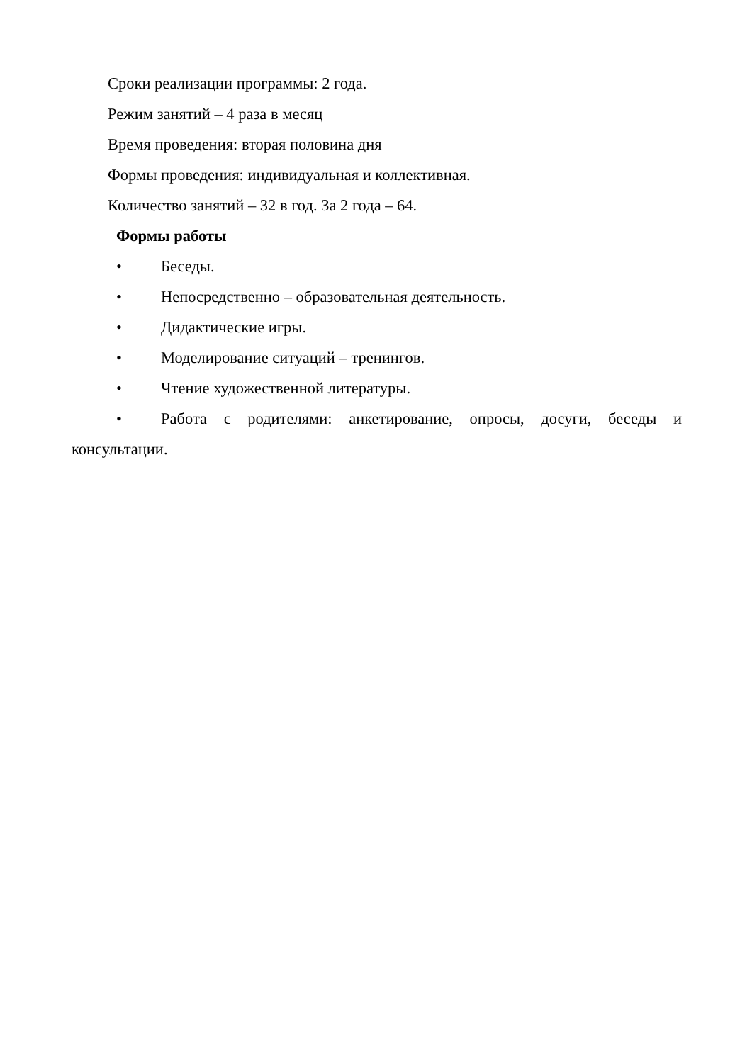Сроки реализации программы: 2 года.
Режим занятий – 4 раза в месяц
Время проведения: вторая половина дня
Формы проведения: индивидуальная и коллективная.
Количество занятий – 32 в год. За 2 года – 64.
Формы работы
• Беседы.
• Непосредственно – образовательная деятельность.
• Дидактические игры.
• Моделирование ситуаций – тренингов.
• Чтение художественной литературы.
• Работа с родителями: анкетирование, опросы, досуги, беседы и
консультации.